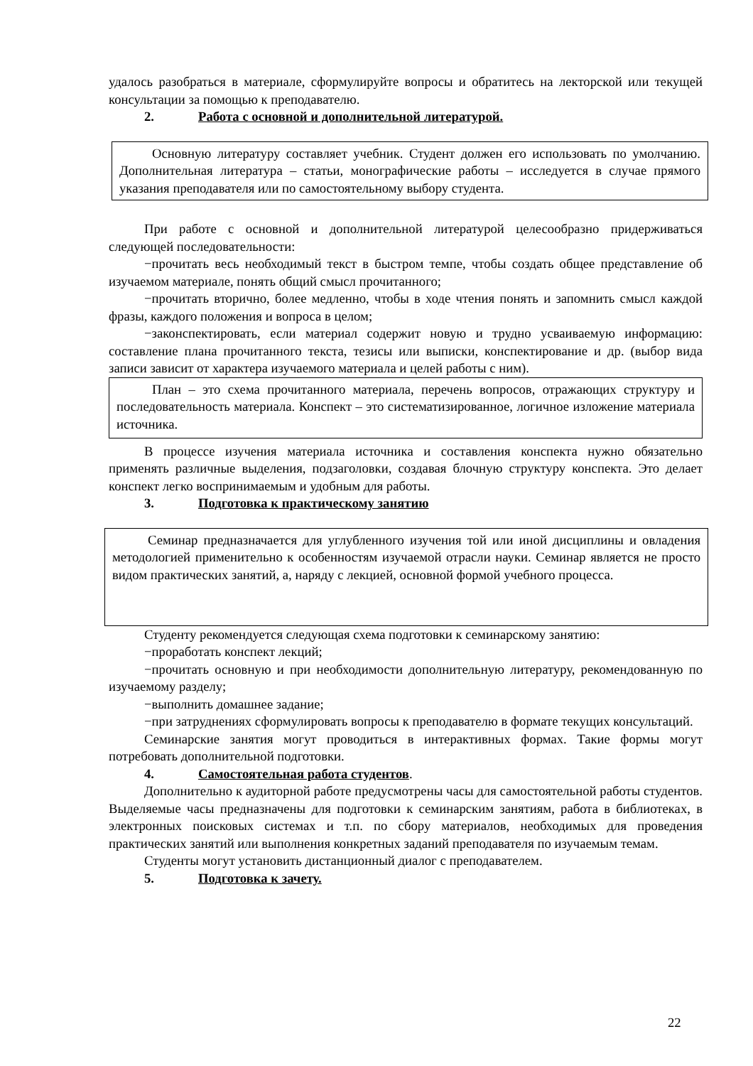удалось разобраться в материале, сформулируйте вопросы и обратитесь на лекторской или текущей консультации за помощью к преподавателю.
2. Работа с основной и дополнительной литературой.
Основную литературу составляет учебник. Студент должен его использовать по умолчанию. Дополнительная литература – статьи, монографические работы – исследуется в случае прямого указания преподавателя или по самостоятельному выбору студента.
При работе с основной и дополнительной литературой целесообразно придерживаться следующей последовательности:
−прочитать весь необходимый текст в быстром темпе, чтобы создать общее представление об изучаемом материале, понять общий смысл прочитанного;
−прочитать вторично, более медленно, чтобы в ходе чтения понять и запомнить смысл каждой фразы, каждого положения и вопроса в целом;
−законспектировать, если материал содержит новую и трудно усваиваемую информацию: составление плана прочитанного текста, тезисы или выписки, конспектирование и др. (выбор вида записи зависит от характера изучаемого материала и целей работы с ним).
План – это схема прочитанного материала, перечень вопросов, отражающих структуру и последовательность материала. Конспект – это систематизированное, логичное изложение материала источника.
В процессе изучения материала источника и составления конспекта нужно обязательно применять различные выделения, подзаголовки, создавая блочную структуру конспекта. Это делает конспект легко воспринимаемым и удобным для работы.
3. Подготовка к практическому занятию
Семинар предназначается для углубленного изучения той или иной дисциплины и овладения методологией применительно к особенностям изучаемой отрасли науки. Семинар является не просто видом практических занятий, а, наряду с лекцией, основной формой учебного процесса.
Студенту рекомендуется следующая схема подготовки к семинарскому занятию:
−проработать конспект лекций;
−прочитать основную и при необходимости дополнительную литературу, рекомендованную по изучаемому разделу;
−выполнить домашнее задание;
−при затруднениях сформулировать вопросы к преподавателю в формате текущих консультаций.
Семинарские занятия могут проводиться в интерактивных формах. Такие формы могут потребовать дополнительной подготовки.
4. Самостоятельная работа студентов.
Дополнительно к аудиторной работе предусмотрены часы для самостоятельной работы студентов. Выделяемые часы предназначены для подготовки к семинарским занятиям, работа в библиотеках, в электронных поисковых системах и т.п. по сбору материалов, необходимых для проведения практических занятий или выполнения конкретных заданий преподавателя по изучаемым темам.
Студенты могут установить дистанционный диалог с преподавателем.
5. Подготовка к зачету.
22